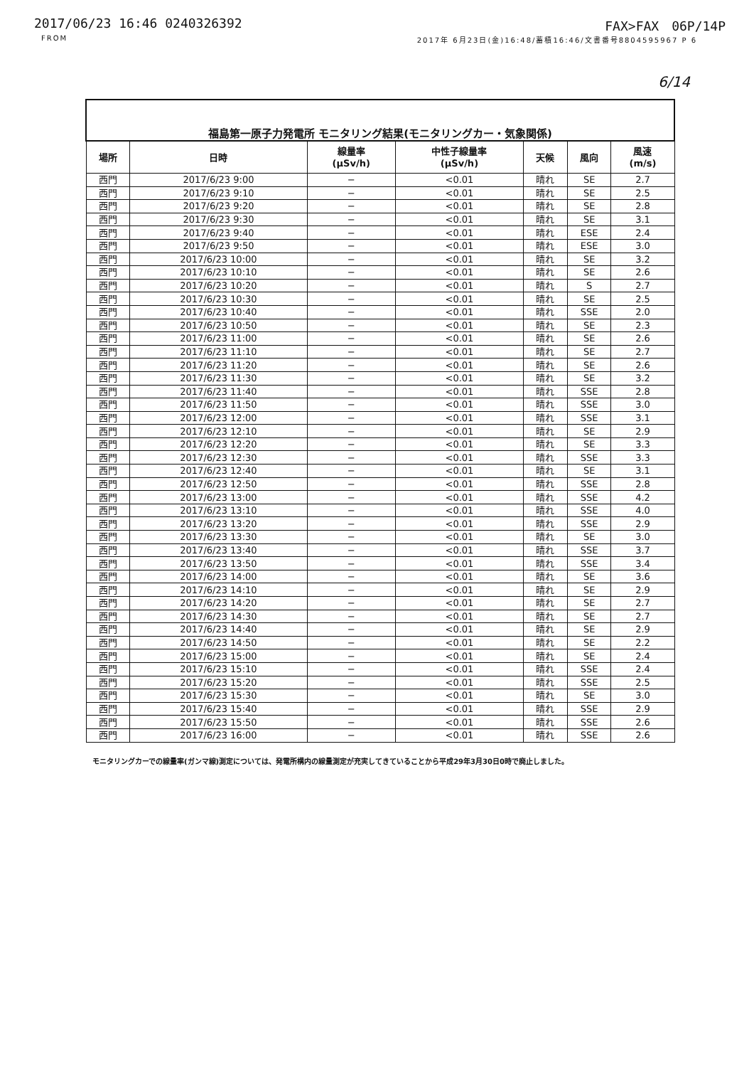2017/06/23 16:46 0240326392 FAX>FAX　06P/14P
FROM 2017年 6月23日(金)16:48/蓄積16:46/文書番号8804595967 P 6
6/14
| 福島第一原子力発電所 モニタリング結果(モニタリングカー・気象関係) | | | | | | |
| 場所 | 日時 | 線量率 (μSv/h) | 中性子線量率 (μSv/h) | 天候 | 風向 | 風速 (m/s) |
| 西門 | 2017/6/23 9:00 | − | <0.01 | 晴れ | SE | 2.7 |
| 西門 | 2017/6/23 9:10 | − | <0.01 | 晴れ | SE | 2.5 |
| 西門 | 2017/6/23 9:20 | − | <0.01 | 晴れ | SE | 2.8 |
| 西門 | 2017/6/23 9:30 | − | <0.01 | 晴れ | SE | 3.1 |
| 西門 | 2017/6/23 9:40 | − | <0.01 | 晴れ | ESE | 2.4 |
| 西門 | 2017/6/23 9:50 | − | <0.01 | 晴れ | ESE | 3.0 |
| 西門 | 2017/6/23 10:00 | − | <0.01 | 晴れ | SE | 3.2 |
| 西門 | 2017/6/23 10:10 | − | <0.01 | 晴れ | SE | 2.6 |
| 西門 | 2017/6/23 10:20 | − | <0.01 | 晴れ | S | 2.7 |
| 西門 | 2017/6/23 10:30 | − | <0.01 | 晴れ | SE | 2.5 |
| 西門 | 2017/6/23 10:40 | − | <0.01 | 晴れ | SSE | 2.0 |
| 西門 | 2017/6/23 10:50 | − | <0.01 | 晴れ | SE | 2.3 |
| 西門 | 2017/6/23 11:00 | − | <0.01 | 晴れ | SE | 2.6 |
| 西門 | 2017/6/23 11:10 | − | <0.01 | 晴れ | SE | 2.7 |
| 西門 | 2017/6/23 11:20 | − | <0.01 | 晴れ | SE | 2.6 |
| 西門 | 2017/6/23 11:30 | − | <0.01 | 晴れ | SE | 3.2 |
| 西門 | 2017/6/23 11:40 | − | <0.01 | 晴れ | SSE | 2.8 |
| 西門 | 2017/6/23 11:50 | − | <0.01 | 晴れ | SSE | 3.0 |
| 西門 | 2017/6/23 12:00 | − | <0.01 | 晴れ | SSE | 3.1 |
| 西門 | 2017/6/23 12:10 | − | <0.01 | 晴れ | SE | 2.9 |
| 西門 | 2017/6/23 12:20 | − | <0.01 | 晴れ | SE | 3.3 |
| 西門 | 2017/6/23 12:30 | − | <0.01 | 晴れ | SSE | 3.3 |
| 西門 | 2017/6/23 12:40 | − | <0.01 | 晴れ | SE | 3.1 |
| 西門 | 2017/6/23 12:50 | − | <0.01 | 晴れ | SSE | 2.8 |
| 西門 | 2017/6/23 13:00 | − | <0.01 | 晴れ | SSE | 4.2 |
| 西門 | 2017/6/23 13:10 | − | <0.01 | 晴れ | SSE | 4.0 |
| 西門 | 2017/6/23 13:20 | − | <0.01 | 晴れ | SSE | 2.9 |
| 西門 | 2017/6/23 13:30 | − | <0.01 | 晴れ | SE | 3.0 |
| 西門 | 2017/6/23 13:40 | − | <0.01 | 晴れ | SSE | 3.7 |
| 西門 | 2017/6/23 13:50 | − | <0.01 | 晴れ | SSE | 3.4 |
| 西門 | 2017/6/23 14:00 | − | <0.01 | 晴れ | SE | 3.6 |
| 西門 | 2017/6/23 14:10 | − | <0.01 | 晴れ | SE | 2.9 |
| 西門 | 2017/6/23 14:20 | − | <0.01 | 晴れ | SE | 2.7 |
| 西門 | 2017/6/23 14:30 | − | <0.01 | 晴れ | SE | 2.7 |
| 西門 | 2017/6/23 14:40 | − | <0.01 | 晴れ | SE | 2.9 |
| 西門 | 2017/6/23 14:50 | − | <0.01 | 晴れ | SE | 2.2 |
| 西門 | 2017/6/23 15:00 | − | <0.01 | 晴れ | SE | 2.4 |
| 西門 | 2017/6/23 15:10 | − | <0.01 | 晴れ | SSE | 2.4 |
| 西門 | 2017/6/23 15:20 | − | <0.01 | 晴れ | SSE | 2.5 |
| 西門 | 2017/6/23 15:30 | − | <0.01 | 晴れ | SE | 3.0 |
| 西門 | 2017/6/23 15:40 | − | <0.01 | 晴れ | SSE | 2.9 |
| 西門 | 2017/6/23 15:50 | − | <0.01 | 晴れ | SSE | 2.6 |
| 西門 | 2017/6/23 16:00 | − | <0.01 | 晴れ | SSE | 2.6 |
モニタリングカーでの線量率(ガンマ線)測定については、発電所構内の線量測定が充実してきていることから平成29年3月30日0時で廃止しました。